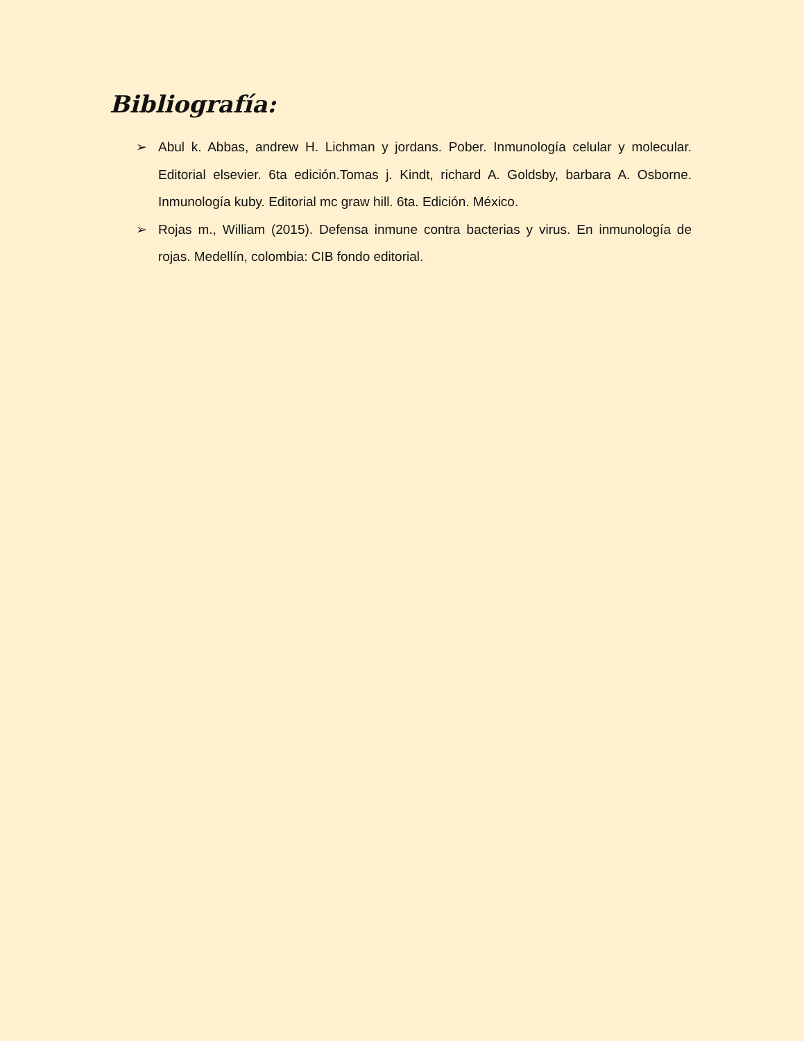Bibliografía:
➢ Abul k. Abbas, andrew H. Lichman y jordans. Pober. Inmunología celular y molecular. Editorial elsevier. 6ta edición.Tomas j. Kindt, richard A. Goldsby, barbara A. Osborne. Inmunología kuby. Editorial mc graw hill. 6ta. Edición. México.
➢ Rojas m., William (2015). Defensa inmune contra bacterias y virus. En inmunología de rojas. Medellín, colombia: CIB fondo editorial.